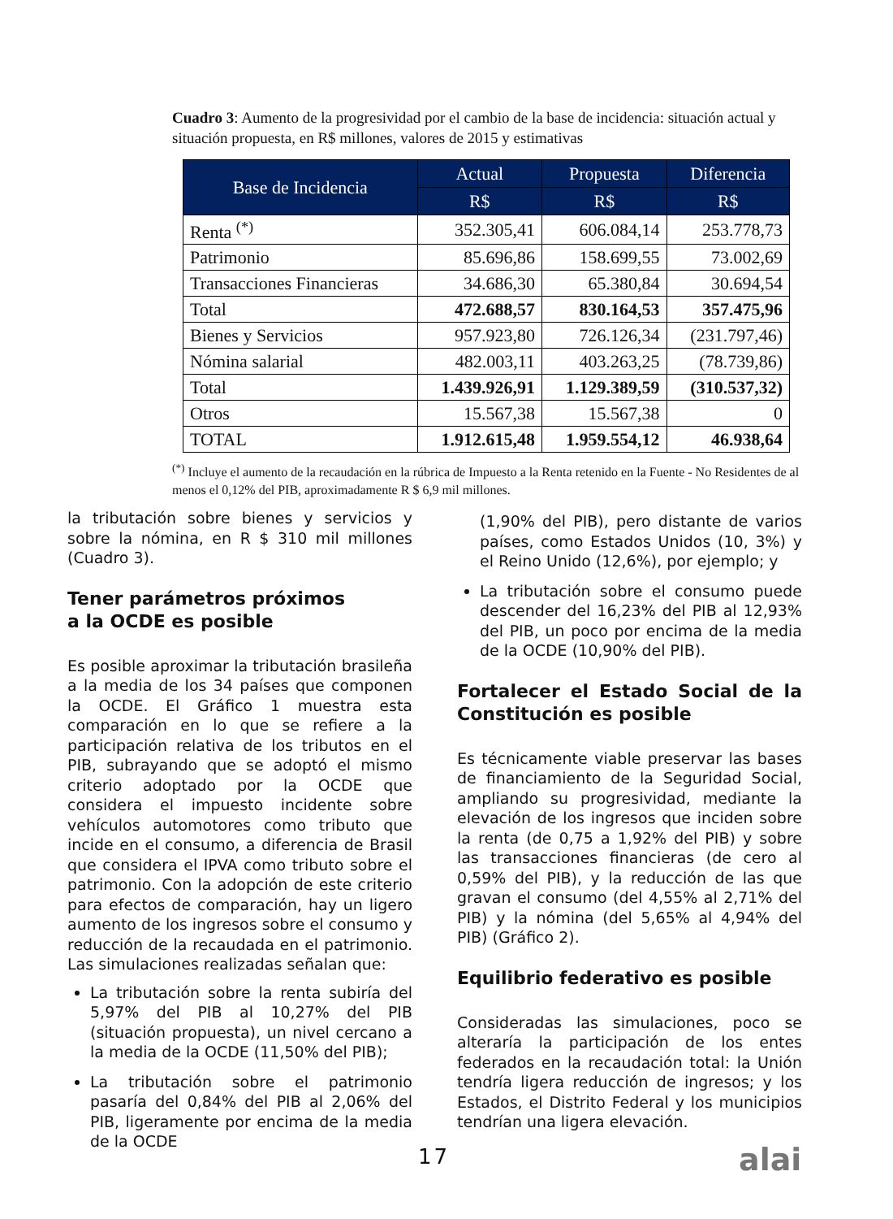Cuadro 3: Aumento de la progresividad por el cambio de la base de incidencia: situación actual y situación propuesta, en R$ millones, valores de 2015 y estimativas
| Base de Incidencia | Actual | Propuesta | Diferencia |
| --- | --- | --- | --- |
| | R$ | R$ | R$ |
| Renta <sup>(*)</sup> | 352.305,41 | 606.084,14 | 253.778,73 |
| Patrimonio | 85.696,86 | 158.699,55 | 73.002,69 |
| Transacciones Financieras | 34.686,30 | 65.380,84 | 30.694,54 |
| Total | 472.688,57 | 830.164,53 | 357.475,96 |
| Bienes y Servicios | 957.923,80 | 726.126,34 | (231.797,46) |
| Nómina salarial | 482.003,11 | 403.263,25 | (78.739,86) |
| Total | 1.439.926,91 | 1.129.389,59 | (310.537,32) |
| Otros | 15.567,38 | 15.567,38 | 0 |
| TOTAL | 1.912.615,48 | 1.959.554,12 | 46.938,64 |
<sup>(*)</sup> Incluye el aumento de la recaudación en la rúbrica de Impuesto a la Renta retenido en la Fuente - No Residentes de al menos el 0,12% del PIB, aproximadamente R $ 6,9 mil millones.
la tributación sobre bienes y servicios y sobre la nómina, en R $ 310 mil millones (Cuadro 3).
Tener parámetros próximos
a la OCDE es posible
Es posible aproximar la tributación brasileña a la media de los 34 países que componen la OCDE. El Gráfico 1 muestra esta comparación en lo que se refiere a la participación relativa de los tributos en el PIB, subrayando que se adoptó el mismo criterio adoptado por la OCDE que considera el impuesto incidente sobre vehículos automotores como tributo que incide en el consumo, a diferencia de Brasil que considera el IPVA como tributo sobre el patrimonio. Con la adopción de este criterio para efectos de comparación, hay un ligero aumento de los ingresos sobre el consumo y reducción de la recaudada en el patrimonio. Las simulaciones realizadas señalan que:
La tributación sobre la renta subiría del 5,97% del PIB al 10,27% del PIB (situación propuesta), un nivel cercano a la media de la OCDE (11,50% del PIB);
La tributación sobre el patrimonio pasaría del 0,84% del PIB al 2,06% del PIB, ligeramente por encima de la media de la OCDE
(1,90% del PIB), pero distante de varios países, como Estados Unidos (10, 3%) y el Reino Unido (12,6%), por ejemplo; y
La tributación sobre el consumo puede descender del 16,23% del PIB al 12,93% del PIB, un poco por encima de la media de la OCDE (10,90% del PIB).
Fortalecer el Estado Social de la Constitución es posible
Es técnicamente viable preservar las bases de financiamiento de la Seguridad Social, ampliando su progresividad, mediante la elevación de los ingresos que inciden sobre la renta (de 0,75 a 1,92% del PIB) y sobre las transacciones financieras (de cero al 0,59% del PIB), y la reducción de las que gravan el consumo (del 4,55% al 2,71% del PIB) y la nómina (del 5,65% al 4,94% del PIB) (Gráfico 2).
Equilibrio federativo es posible
Consideradas las simulaciones, poco se alteraría la participación de los entes federados en la recaudación total: la Unión tendría ligera reducción de ingresos; y los Estados, el Distrito Federal y los municipios tendrían una ligera elevación.
17 alai